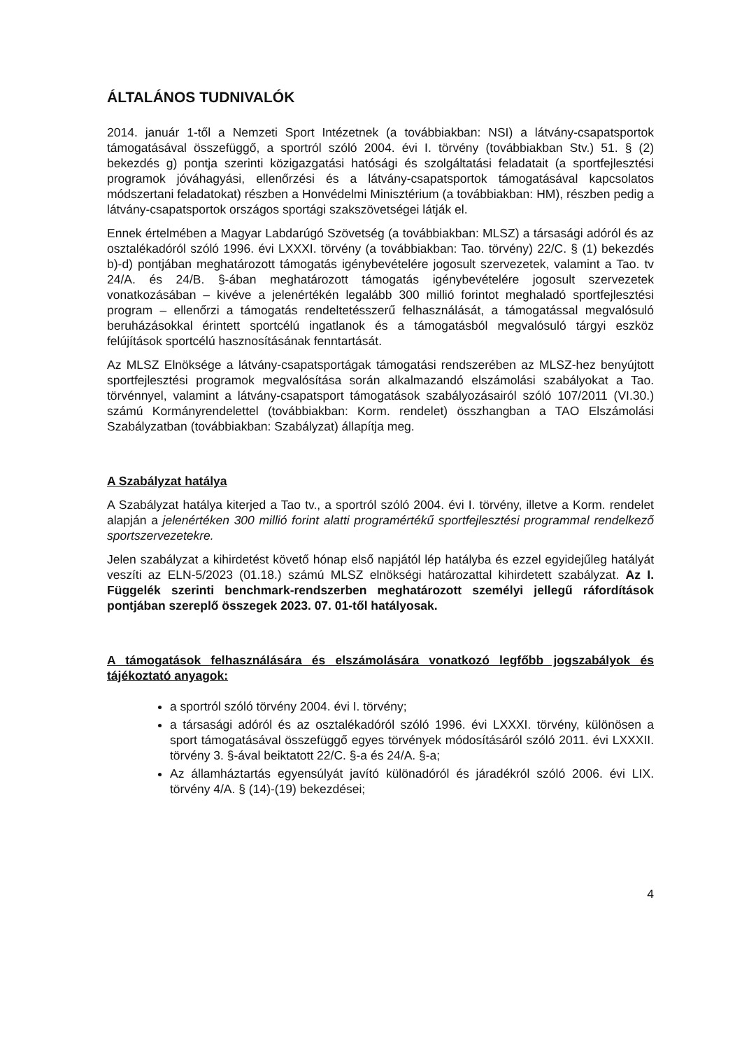ÁLTALÁNOS TUDNIVALÓK
2014. január 1-től a Nemzeti Sport Intézetnek (a továbbiakban: NSI) a látvány-csapatsportok támogatásával összefüggő, a sportról szóló 2004. évi I. törvény (továbbiakban Stv.) 51. § (2) bekezdés g) pontja szerinti közigazgatási hatósági és szolgáltatási feladatait (a sportfejlesztési programok jóváhagyási, ellenőrzési és a látvány-csapatsportok támogatásával kapcsolatos módszertani feladatokat) részben a Honvédelmi Minisztérium (a továbbiakban: HM), részben pedig a látvány-csapatsportok országos sportági szakszövetségei látják el.
Ennek értelmében a Magyar Labdarúgó Szövetség (a továbbiakban: MLSZ) a társasági adóról és az osztalékadóról szóló 1996. évi LXXXI. törvény (a továbbiakban: Tao. törvény) 22/C. § (1) bekezdés b)-d) pontjában meghatározott támogatás igénybevételére jogosult szervezetek, valamint a Tao. tv 24/A. és 24/B. §-ában meghatározott támogatás igénybevételére jogosult szervezetek vonatkozásában – kivéve a jelenértékén legalább 300 millió forintot meghaladó sportfejlesztési program – ellenőrzi a támogatás rendeltetésszerű felhasználását, a támogatással megvalósuló beruházásokkal érintett sportcélú ingatlanok és a támogatásból megvalósuló tárgyi eszköz felújítások sportcélú hasznosításának fenntartását.
Az MLSZ Elnöksége a látvány-csapatsportágak támogatási rendszerében az MLSZ-hez benyújtott sportfejlesztési programok megvalósítása során alkalmazandó elszámolási szabályokat a Tao. törvénnyel, valamint a látvány-csapatsport támogatások szabályozásairól szóló 107/2011 (VI.30.) számú Kormányrendelettel (továbbiakban: Korm. rendelet) összhangban a TAO Elszámolási Szabályzatban (továbbiakban: Szabályzat) állapítja meg.
A Szabályzat hatálya
A Szabályzat hatálya kiterjed a Tao tv., a sportról szóló 2004. évi I. törvény, illetve a Korm. rendelet alapján a jelenértéken 300 millió forint alatti programértékű sportfejlesztési programmal rendelkező sportszervezetekre.
Jelen szabályzat a kihirdetést követő hónap első napjától lép hatályba és ezzel egyidejűleg hatályát veszíti az ELN-5/2023 (01.18.) számú MLSZ elnökségi határozattal kihirdetett szabályzat. Az I. Függelék szerinti benchmark-rendszerben meghatározott személyi jellegű ráfordítások pontjában szereplő összegek 2023. 07. 01-től hatályosak.
A támogatások felhasználására és elszámolására vonatkozó legfőbb jogszabályok és tájékoztató anyagok:
a sportról szóló törvény 2004. évi I. törvény;
a társasági adóról és az osztalékadóról szóló 1996. évi LXXXI. törvény, különösen a sport támogatásával összefüggő egyes törvények módosításáról szóló 2011. évi LXXXII. törvény 3. §-ával beiktatott 22/C. §-a és 24/A. §-a;
Az államháztartás egyensúlyát javító különadóról és járadékról szóló 2006. évi LIX. törvény 4/A. § (14)-(19) bekezdései;
4